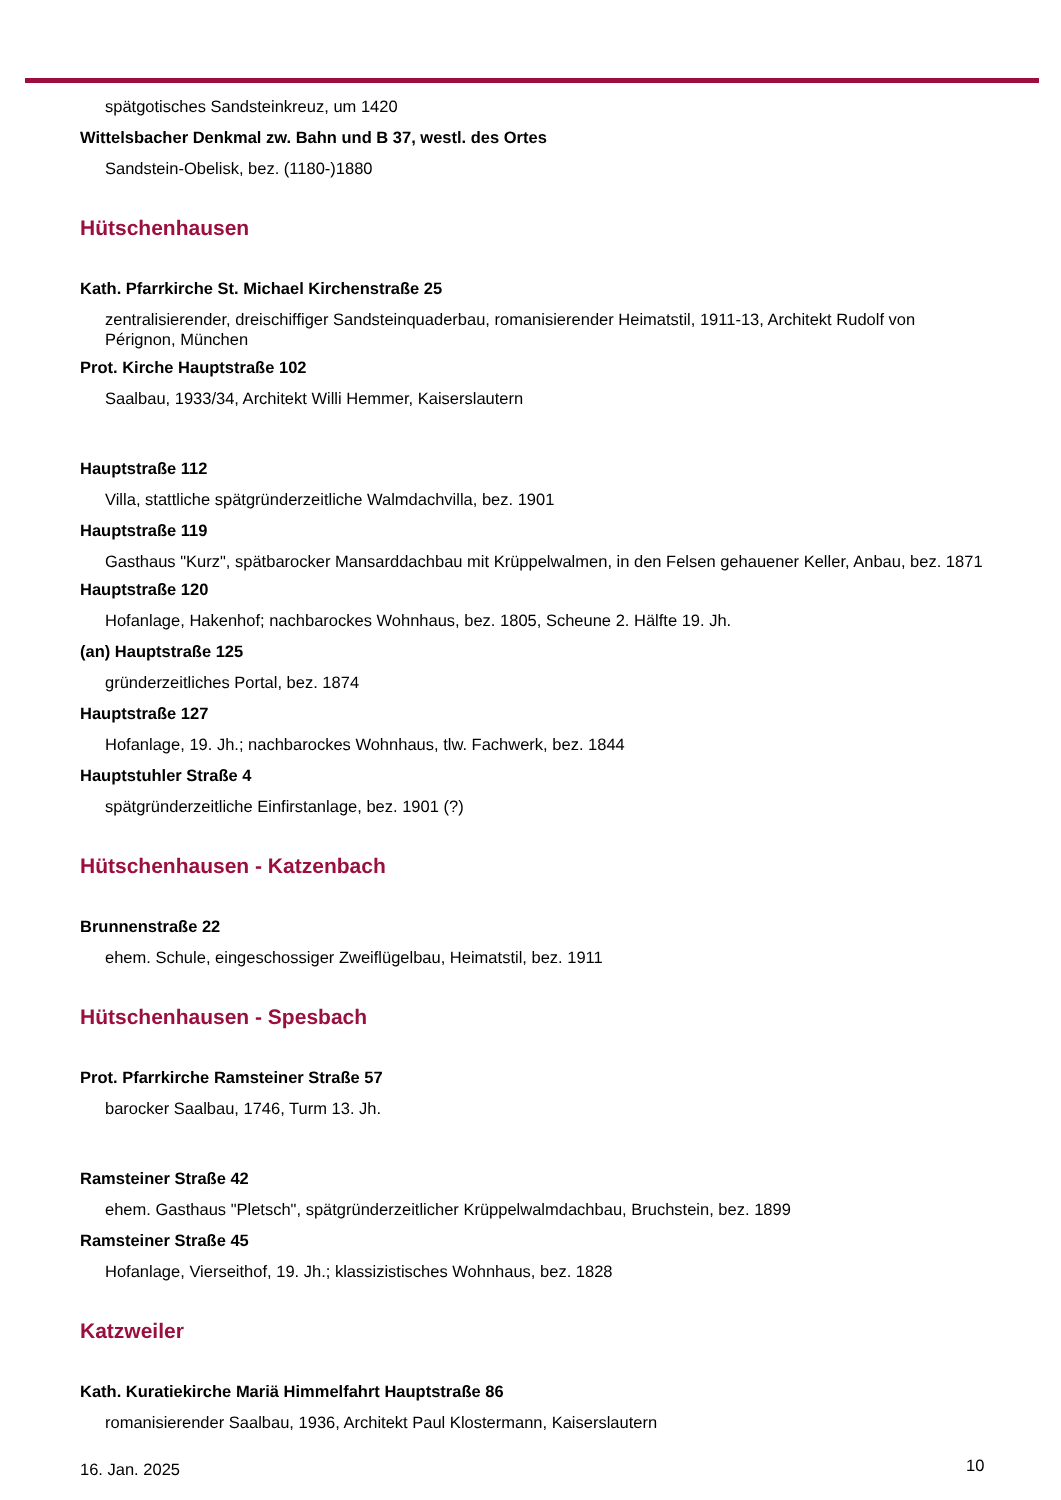spätgotisches Sandsteinkreuz, um 1420
Wittelsbacher Denkmal zw. Bahn und B 37, westl. des Ortes
Sandstein-Obelisk, bez. (1180-)1880
Hütschenhausen
Kath. Pfarrkirche St. Michael Kirchenstraße 25
zentralisierender, dreischiffiger Sandsteinquaderbau, romanisierender Heimatstil, 1911-13, Architekt Rudolf von Pérignon, München
Prot. Kirche Hauptstraße 102
Saalbau, 1933/34, Architekt Willi Hemmer, Kaiserslautern
Hauptstraße 112
Villa, stattliche spätgründerzeitliche Walmdachvilla, bez. 1901
Hauptstraße 119
Gasthaus "Kurz", spätbarocker Mansarddachbau mit Krüppelwalmen, in den Felsen gehauener Keller, Anbau, bez. 1871
Hauptstraße 120
Hofanlage, Hakenhof; nachbarockes Wohnhaus, bez. 1805, Scheune 2. Hälfte 19. Jh.
(an) Hauptstraße 125
gründerzeitliches Portal, bez. 1874
Hauptstraße 127
Hofanlage, 19. Jh.; nachbarockes Wohnhaus, tlw. Fachwerk, bez. 1844
Hauptstuhler Straße 4
spätgründerzeitliche Einfirstanlage, bez. 1901 (?)
Hütschenhausen - Katzenbach
Brunnenstraße 22
ehem. Schule, eingeschossiger Zweiflügelbau, Heimatstil, bez. 1911
Hütschenhausen - Spesbach
Prot. Pfarrkirche Ramsteiner Straße 57
barocker Saalbau, 1746, Turm 13. Jh.
Ramsteiner Straße 42
ehem. Gasthaus "Pletsch", spätgründerzeitlicher Krüppelwalmdachbau, Bruchstein, bez. 1899
Ramsteiner Straße 45
Hofanlage, Vierseithof, 19. Jh.; klassizistisches Wohnhaus, bez. 1828
Katzweiler
Kath. Kuratiekirche Mariä Himmelfahrt Hauptstraße 86
romanisierender Saalbau, 1936, Architekt Paul Klostermann, Kaiserslautern
16. Jan. 2025 10